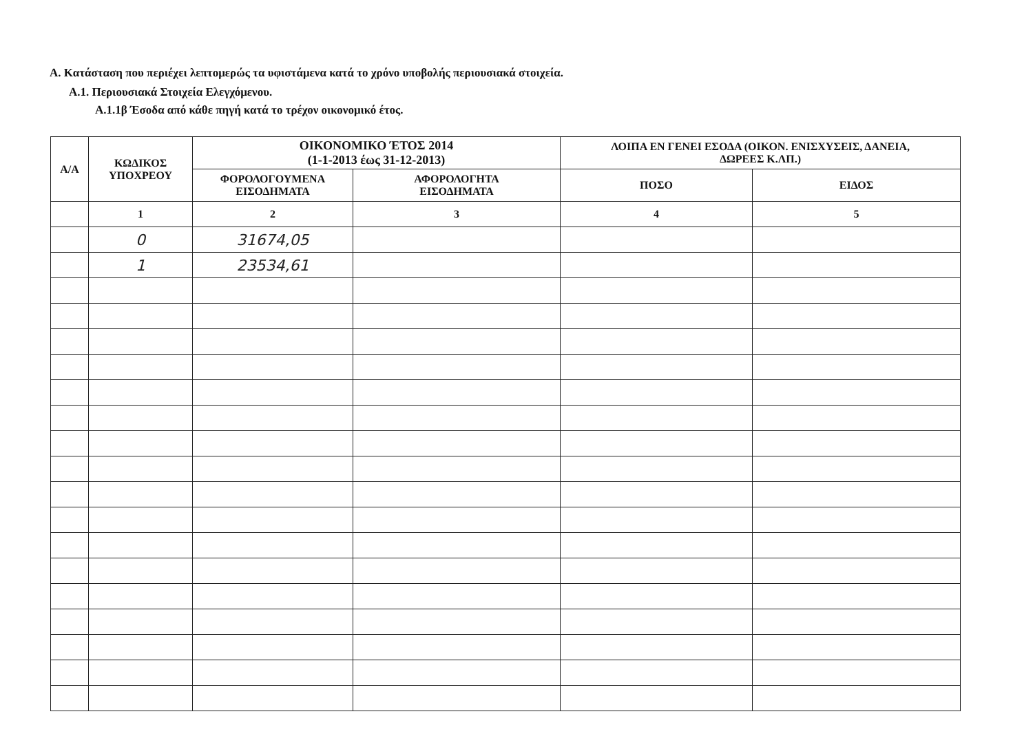Α. Κατάσταση που περιέχει λεπτομερώς τα υφιστάμενα κατά το χρόνο υποβολής περιουσιακά στοιχεία.
Α.1. Περιουσιακά Στοιχεία Ελεγχόμενου.
Α.1.1β Έσοδα από κάθε πηγή κατά το τρέχον οικονομικό έτος.
| Α/Α | ΚΩΔΙΚΟΣ ΥΠΟΧΡΕΟΥ | ΟΙΚΟΝΟΜΙΚΟ ΈΤΟΣ 2014 (1-1-2013 έως 31-12-2013) | | ΛΟΙΠΑ ΕΝ ΓΕΝΕΙ ΕΣΟΔΑ (ΟΙΚΟΝ. ΕΝΙΣΧΥΣΕΙΣ, ΔΑΝΕΙΑ, ΔΩΡΕΕΣ Κ.ΛΠ.) | |
| --- | --- | --- | --- | --- | --- |
| | | ΦΟΡΟΛΟΓΟΥΜΕΝΑ ΕΙΣΟΔΗΜΑΤΑ | ΑΦΟΡΟΛΟΓΗΤΑ ΕΙΣΟΔΗΜΑΤΑ | ΠΟΣΟ | ΕΙΔΟΣ |
| | 1 | 2 | 3 | 4 | 5 |
| | 0 | 31674,05 | | | |
| | 1 | 23534,61 | | | |